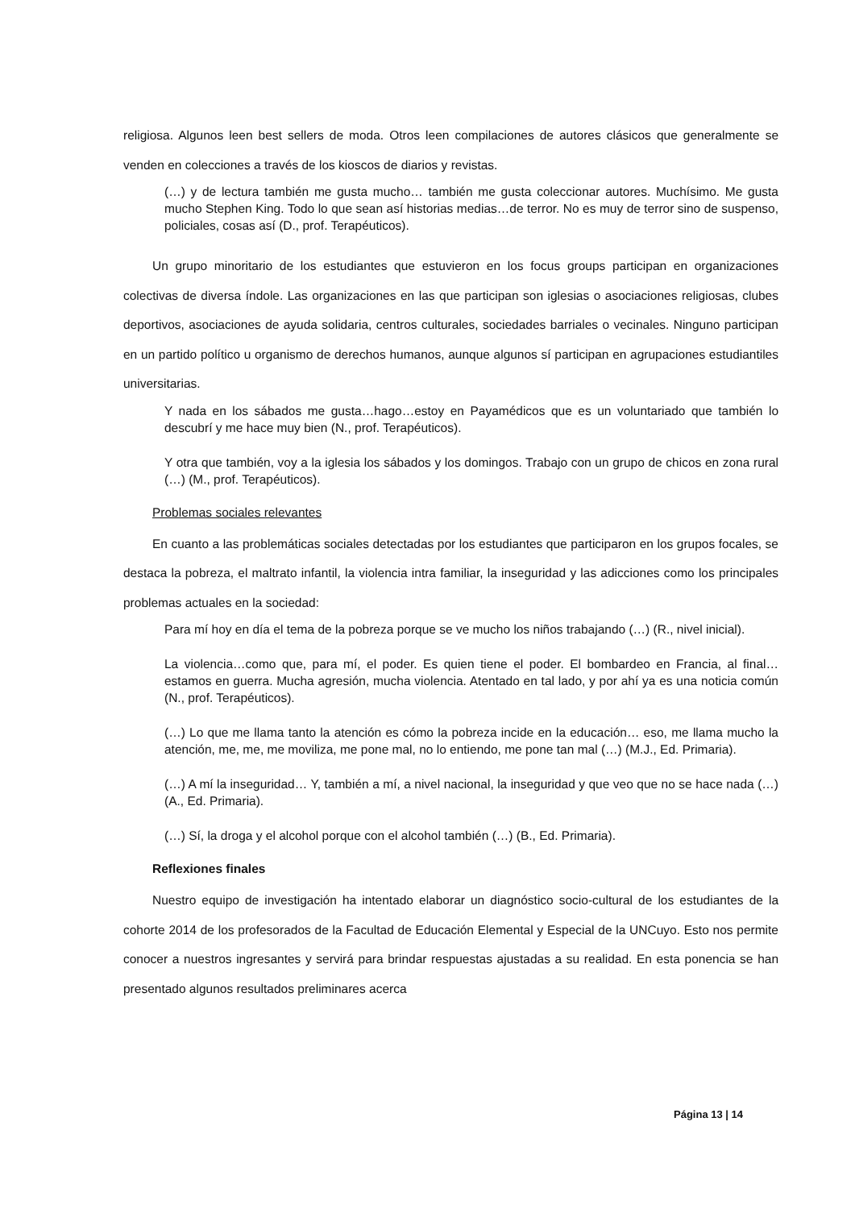religiosa. Algunos leen best sellers de moda. Otros leen compilaciones de autores clásicos que generalmente se venden en colecciones a través de los kioscos de diarios y revistas.
(…) y de lectura también me gusta mucho… también me gusta coleccionar autores. Muchísimo. Me gusta mucho Stephen King. Todo lo que sean así historias medias…de terror. No es muy de terror sino de suspenso, policiales, cosas así (D., prof. Terapéuticos).
Un grupo minoritario de los estudiantes que estuvieron en los focus groups participan en organizaciones colectivas de diversa índole. Las organizaciones en las que participan son iglesias o asociaciones religiosas, clubes deportivos, asociaciones de ayuda solidaria, centros culturales, sociedades barriales o vecinales. Ninguno participan en un partido político u organismo de derechos humanos, aunque algunos sí participan en agrupaciones estudiantiles universitarias.
Y nada en los sábados me gusta…hago…estoy en Payamédicos que es un voluntariado que también lo descubrí y me hace muy bien (N., prof. Terapéuticos).
Y otra que también, voy a la iglesia los sábados y los domingos. Trabajo con un grupo de chicos en zona rural (…) (M., prof. Terapéuticos).
Problemas sociales relevantes
En cuanto a las problemáticas sociales detectadas por los estudiantes que participaron en los grupos focales, se destaca la pobreza, el maltrato infantil, la violencia intra familiar, la inseguridad y las adicciones como los principales problemas actuales en la sociedad:
Para mí hoy en día el tema de la pobreza porque se ve mucho los niños trabajando (…) (R., nivel inicial).
La violencia…como que, para mí, el poder. Es quien tiene el poder. El bombardeo en Francia, al final…estamos en guerra. Mucha agresión, mucha violencia. Atentado en tal lado, y por ahí ya es una noticia común (N., prof. Terapéuticos).
(…) Lo que me llama tanto la atención es cómo la pobreza incide en la educación… eso, me llama mucho la atención, me, me, me moviliza, me pone mal, no lo entiendo, me pone tan mal (…) (M.J., Ed. Primaria).
(…) A mí la inseguridad… Y, también a mí, a nivel nacional, la inseguridad y que veo que no se hace nada (…) (A., Ed. Primaria).
(…) Sí, la droga y el alcohol porque con el alcohol también (…) (B., Ed. Primaria).
Reflexiones finales
Nuestro equipo de investigación ha intentado elaborar un diagnóstico socio-cultural de los estudiantes de la cohorte 2014 de los profesorados de la Facultad de Educación Elemental y Especial de la UNCuyo. Esto nos permite conocer a nuestros ingresantes y servirá para brindar respuestas ajustadas a su realidad. En esta ponencia se han presentado algunos resultados preliminares acerca
Página 13 | 14